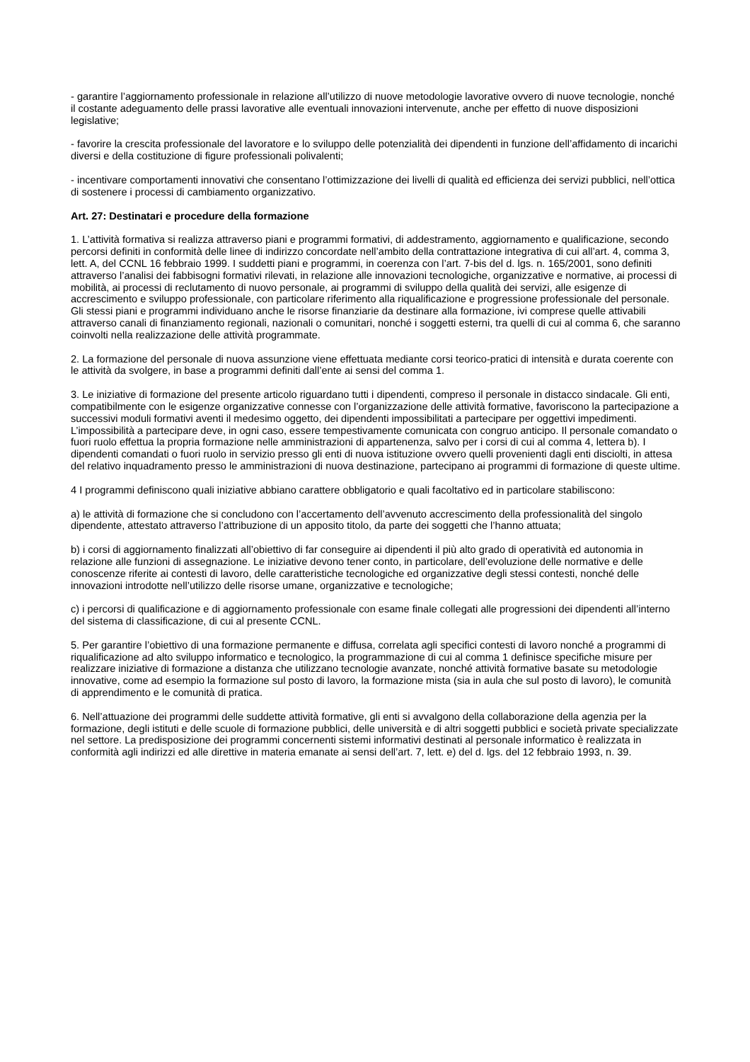- garantire l’aggiornamento professionale in relazione all’utilizzo di nuove metodologie lavorative ovvero di nuove tecnologie, nonché il costante adeguamento delle prassi lavorative alle eventuali innovazioni intervenute, anche per effetto di nuove disposizioni legislative;
- favorire la crescita professionale del lavoratore e lo sviluppo delle potenzialità dei dipendenti in funzione dell’affidamento di incarichi diversi e della costituzione di figure professionali polivalenti;
- incentivare comportamenti innovativi che consentano l’ottimizzazione dei livelli di qualità ed efficienza dei servizi pubblici, nell’ottica di sostenere i processi di cambiamento organizzativo.
Art. 27: Destinatari e procedure della formazione
1. L’attività formativa si realizza attraverso piani e programmi formativi, di addestramento, aggiornamento e qualificazione, secondo percorsi definiti in conformità delle linee di indirizzo concordate nell’ambito della contrattazione integrativa di cui all’art. 4, comma 3, lett. A, del CCNL 16 febbraio 1999. I suddetti piani e programmi, in coerenza con l’art. 7-bis del d. lgs. n. 165/2001, sono definiti attraverso l’analisi dei fabbisogni formativi rilevati, in relazione alle innovazioni tecnologiche, organizzative e normative, ai processi di mobilità, ai processi di reclutamento di nuovo personale, ai programmi di sviluppo della qualità dei servizi, alle esigenze di accrescimento e sviluppo professionale, con particolare riferimento alla riqualificazione e progressione professionale del personale. Gli stessi piani e programmi individuano anche le risorse finanziarie da destinare alla formazione, ivi comprese quelle attivabili attraverso canali di finanziamento regionali, nazionali o comunitari, nonché i soggetti esterni, tra quelli di cui al comma 6, che saranno coinvolti nella realizzazione delle attività programmate.
2. La formazione del personale di nuova assunzione viene effettuata mediante corsi teorico-pratici di intensità e durata coerente con le attività da svolgere, in base a programmi definiti dall’ente ai sensi del comma 1.
3. Le iniziative di formazione del presente articolo riguardano tutti i dipendenti, compreso il personale in distacco sindacale. Gli enti, compatibilmente con le esigenze organizzative connesse con l’organizzazione delle attività formative, favoriscono la partecipazione a successivi moduli formativi aventi il medesimo oggetto, dei dipendenti impossibilitati a partecipare per oggettivi impedimenti. L’impossibilità a partecipare deve, in ogni caso, essere tempestivamente comunicata con congruo anticipo. Il personale comandato o fuori ruolo effettua la propria formazione nelle amministrazioni di appartenenza, salvo per i corsi di cui al comma 4, lettera b). I dipendenti comandati o fuori ruolo in servizio presso gli enti di nuova istituzione ovvero quelli provenienti dagli enti disciolti, in attesa del relativo inquadramento presso le amministrazioni di nuova destinazione, partecipano ai programmi di formazione di queste ultime.
4 I programmi definiscono quali iniziative abbiano carattere obbligatorio e quali facoltativo ed in particolare stabiliscono:
a) le attività di formazione che si concludono con l’accertamento dell’avvenuto accrescimento della professionalità del singolo dipendente, attestato attraverso l’attribuzione di un apposito titolo, da parte dei soggetti che l’hanno attuata;
b) i corsi di aggiornamento finalizzati all’obiettivo di far conseguire ai dipendenti il più alto grado di operatività ed autonomia in relazione alle funzioni di assegnazione. Le iniziative devono tener conto, in particolare, dell’evoluzione delle normative e delle conoscenze riferite ai contesti di lavoro, delle caratteristiche tecnologiche ed organizzative degli stessi contesti, nonché delle innovazioni introdotte nell’utilizzo delle risorse umane, organizzative e tecnologiche;
c) i percorsi di qualificazione e di aggiornamento professionale con esame finale collegati alle progressioni dei dipendenti all’interno del sistema di classificazione, di cui al presente CCNL.
5. Per garantire l’obiettivo di una formazione permanente e diffusa, correlata agli specifici contesti di lavoro nonché a programmi di riqualificazione ad alto sviluppo informatico e tecnologico, la programmazione di cui al comma 1 definisce specifiche misure per realizzare iniziative di formazione a distanza che utilizzano tecnologie avanzate, nonché attività formative basate su metodologie innovative, come ad esempio la formazione sul posto di lavoro, la formazione mista (sia in aula che sul posto di lavoro), le comunità di apprendimento e le comunità di pratica.
6. Nell’attuazione dei programmi delle suddette attività formative, gli enti si avvalgono della collaborazione della agenzia per la formazione, degli istituti e delle scuole di formazione pubblici, delle università e di altri soggetti pubblici e società private specializzate nel settore. La predisposizione dei programmi concernenti sistemi informativi destinati al personale informatico è realizzata in conformità agli indirizzi ed alle direttive in materia emanate ai sensi dell’art. 7, lett. e) del d. lgs. del 12 febbraio 1993, n. 39.